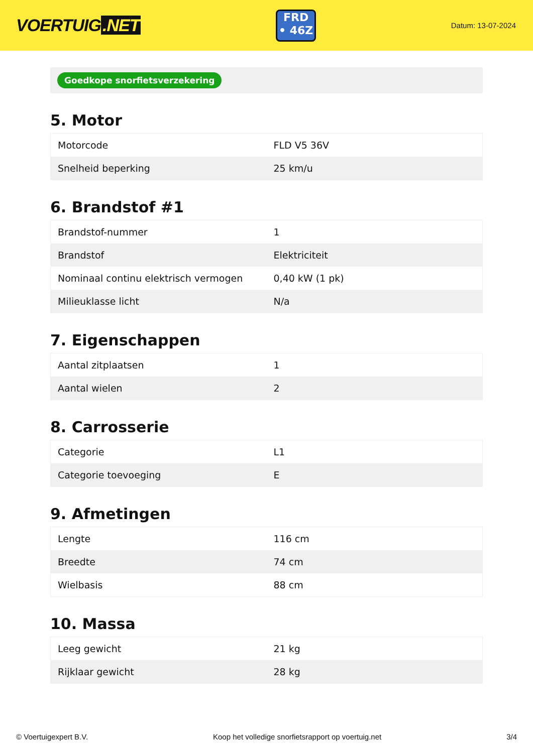VOERTUIG.NET
FRD
• 46Z
Datum: 13-07-2024
Goedkope snorfietsverzekering
5. Motor
| Motorcode | FLD V5 36V |
| Snelheid beperking | 25 km/u |
6. Brandstof #1
| Brandstof-nummer | 1 |
| Brandstof | Elektriciteit |
| Nominaal continu elektrisch vermogen | 0,40 kW (1 pk) |
| Milieuklasse licht | N/a |
7. Eigenschappen
| Aantal zitplaatsen | 1 |
| Aantal wielen | 2 |
8. Carrosserie
| Categorie | L1 |
| Categorie toevoeging | E |
9. Afmetingen
| Lengte | 116 cm |
| Breedte | 74 cm |
| Wielbasis | 88 cm |
10. Massa
| Leeg gewicht | 21 kg |
| Rijklaar gewicht | 28 kg |
© Voertuigexpert B.V. Koop het volledige snorfietsrapport op voertuig.net 3/4